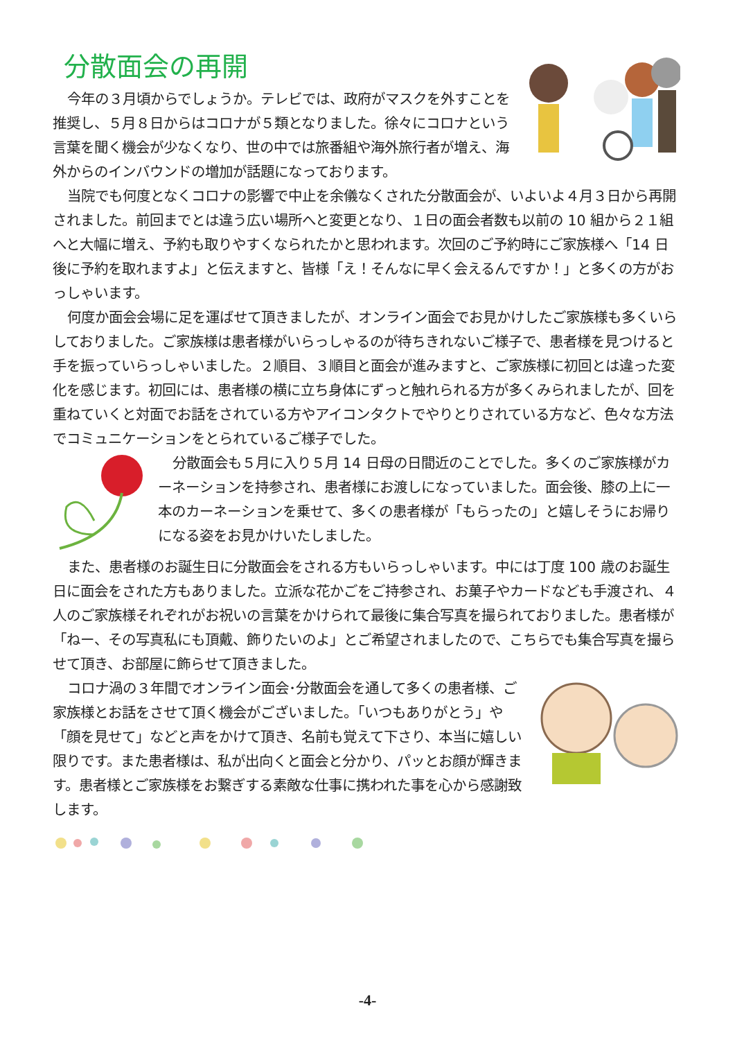分散面会の再開
今年の３月頃からでしょうか。テレビでは、政府がマスクを外すことを推奨し、５月８日からはコロナが５類となりました。徐々にコロナという言葉を聞く機会が少なくなり、世の中では旅番組や海外旅行者が増え、海外からのインバウンドの増加が話題になっております。
当院でも何度となくコロナの影響で中止を余儀なくされた分散面会が、いよいよ４月３日から再開されました。前回までとは違う広い場所へと変更となり、１日の面会者数も以前の 10 組から２１組へと大幅に増え、予約も取りやすくなられたかと思われます。次回のご予約時にご家族様へ「14 日後に予約を取れますよ」と伝えますと、皆様「え！そんなに早く会えるんですか！」と多くの方がおっしゃいます。
何度か面会会場に足を運ばせて頂きましたが、オンライン面会でお見かけしたご家族様も多くいらしておりました。ご家族様は患者様がいらっしゃるのが待ちきれないご様子で、患者様を見つけると手を振っていらっしゃいました。２順目、３順目と面会が進みますと、ご家族様に初回とは違った変化を感じます。初回には、患者様の横に立ち身体にずっと触れられる方が多くみられましたが、回を重ねていくと対面でお話をされている方やアイコンタクトでやりとりされている方など、色々な方法でコミュニケーションをとられているご様子でした。
分散面会も５月に入り５月 14 日母の日間近のことでした。多くのご家族様がカーネーションを持参され、患者様にお渡しになっていました。面会後、膝の上に一本のカーネーションを乗せて、多くの患者様が「もらったの」と嬉しそうにお帰りになる姿をお見かけいたしました。
また、患者様のお誕生日に分散面会をされる方もいらっしゃいます。中には丁度 100 歳のお誕生日に面会をされた方もありました。立派な花かごをご持参され、お菓子やカードなども手渡され、４人のご家族様それぞれがお祝いの言葉をかけられて最後に集合写真を撮られておりました。患者様が「ねー、その写真私にも頂戴、飾りたいのよ」とご希望されましたので、こちらでも集合写真を撮らせて頂き、お部屋に飾らせて頂きました。
コロナ渦の３年間でオンライン面会･分散面会を通して多くの患者様、ご家族様とお話をさせて頂く機会がございました。「いつもありがとう」や「顔を見せて」などと声をかけて頂き、名前も覚えて下さり、本当に嬉しい限りです。また患者様は、私が出向くと面会と分かり、パッとお顔が輝きます。患者様とご家族様をお繋ぎする素敵な仕事に携われた事を心から感謝致します。
-4-